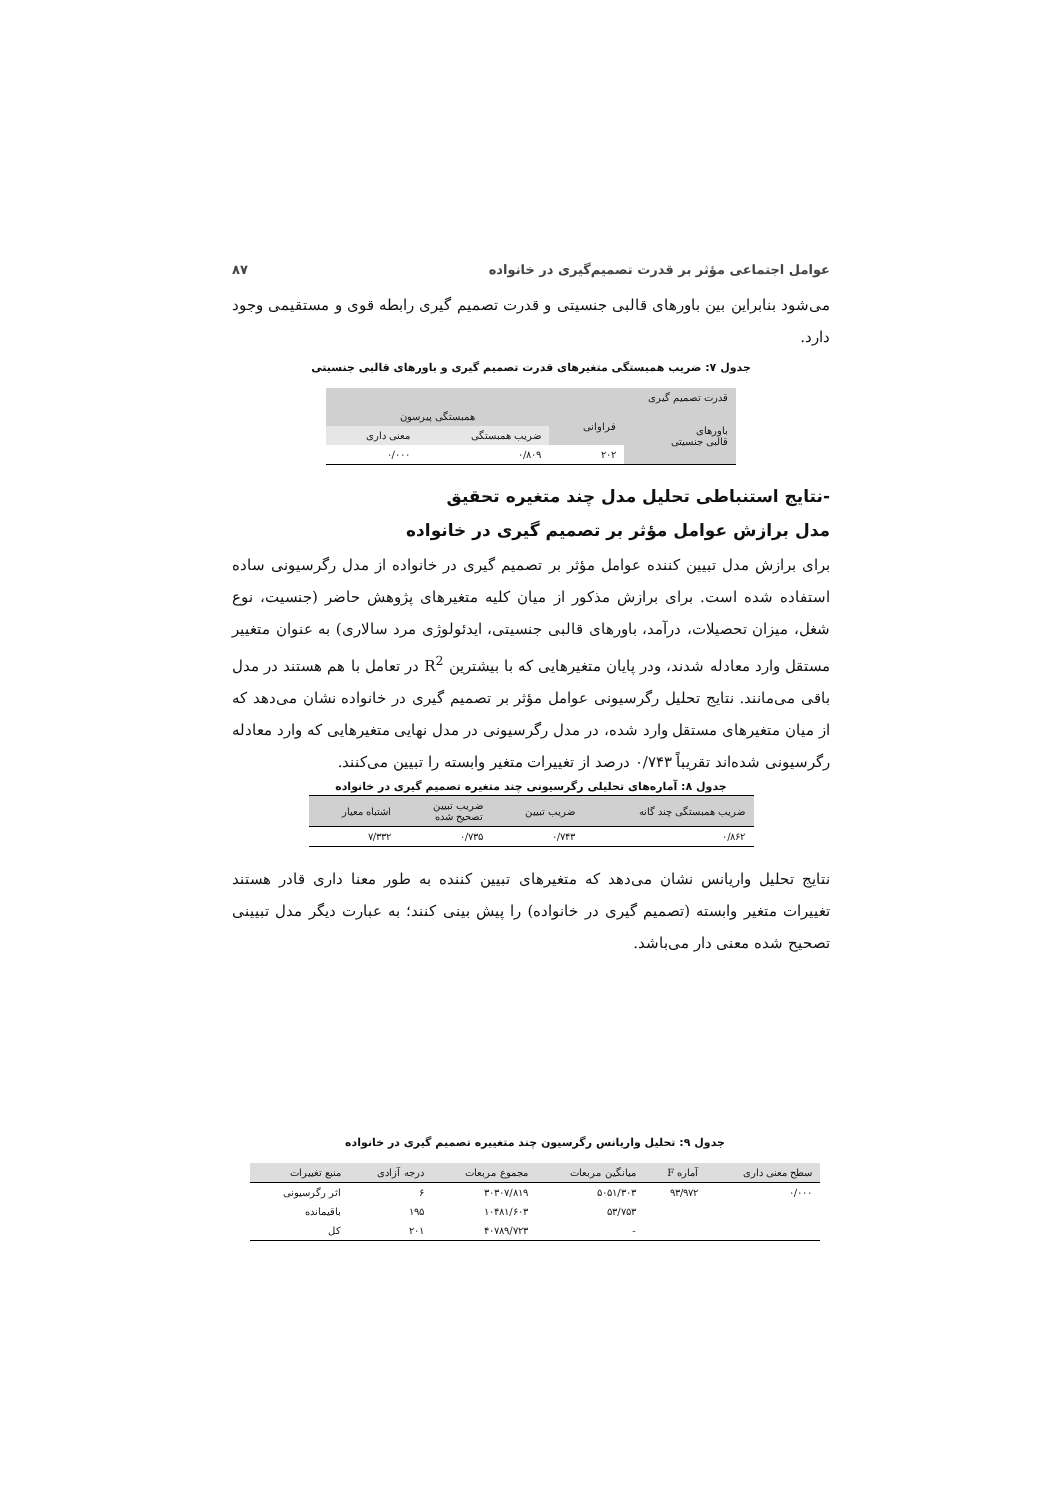عوامل اجتماعی مؤثر بر قدرت تصمیم‌گیری در خانواده ۸۷
می‌شود بنابراین بین باورهای قالبی جنسیتی و قدرت تصمیم گیری رابطه قوی و مستقیمی وجود دارد.
جدول ۷: ضریب همبستگی متغیرهای قدرت تصمیم گیری و باورهای قالبی جنسیتی
| قدرت تصمیم گیری | | | |
| --- | --- | --- | --- |
| باورهای قالبی جنسیتی | فراوانی | همبستگی پیرسون | |
| | | ضریب همبستگی | معنی داری |
| | ۲۰۲ | ۰/۸۰۹ | ۰/۰۰۰ |
-نتایج استنباطی تحلیل مدل چند متغیره تحقیق
مدل برازش عوامل مؤثر بر تصمیم گیری در خانواده
برای برازش مدل تبیین کننده عوامل مؤثر بر تصمیم گیری در خانواده از مدل رگرسیونی ساده استفاده شده است. برای برازش مذکور از میان کلیه متغیرهای پژوهش حاضر (جنسیت، نوع شغل، میزان تحصیلات، درآمد، باورهای قالبی جنسیتی، ایدئولوژی مرد سالاری) به عنوان متغییر مستقل وارد معادله شدند، ودر پایان متغیرهایی که با بیشترین R<sup>2</sup> در تعامل با هم هستند در مدل باقی می‌مانند. نتایج تحلیل رگرسیونی عوامل مؤثر بر تصمیم گیری در خانواده نشان می‌دهد که از میان متغیرهای مستقل وارد شده، در مدل رگرسیونی در مدل نهایی متغیرهایی که وارد معادله رگرسیونی شده‌اند تقریباً ۰/۷۴۳ درصد از تغییرات متغیر وابسته را تبیین می‌کنند.
جدول ۸: آماره‌های تحلیلی رگرسیونی چند متغیره تصمیم گیری در خانواده
| ضریب همبستگی چند گانه | ضریب تبیین | ضریب تبیین تصحیح شده | اشتباه معیار |
| --- | --- | --- | --- |
| ۰/۸۶۲ | ۰/۷۴۳ | ۰/۷۳۵ | ۷/۳۳۲ |
نتایج تحلیل واریانس نشان می‌دهد که متغیرهای تبیین کننده به طور معنا داری قادر هستند تغییرات متغیر وابسته (تصمیم گیری در خانواده) را پیش بینی کنند؛ به عبارت دیگر مدل تبیینی تصحیح شده معنی دار می‌باشد.
جدول ۹: تحلیل واریانس رگرسیون چند متغییره تصمیم گیری در خانواده
| سطح معنی داری | آماره F | میانگین مربعات | مجموع مربعات | درجه آزادی | منبع تغییرات |
| --- | --- | --- | --- | --- | --- |
| ۰/۰۰۰ | ۹۳/۹۷۲ | ۵۰۵۱/۳۰۳ | ۳۰۳۰۷/۸۱۹ | ۶ | اثر رگرسیونی |
| | | ۵۳/۷۵۳ | ۱۰۴۸۱/۶۰۳ | ۱۹۵ | باقیمانده |
| | | - | ۴۰۷۸۹/۷۲۳ | ۲۰۱ | کل |